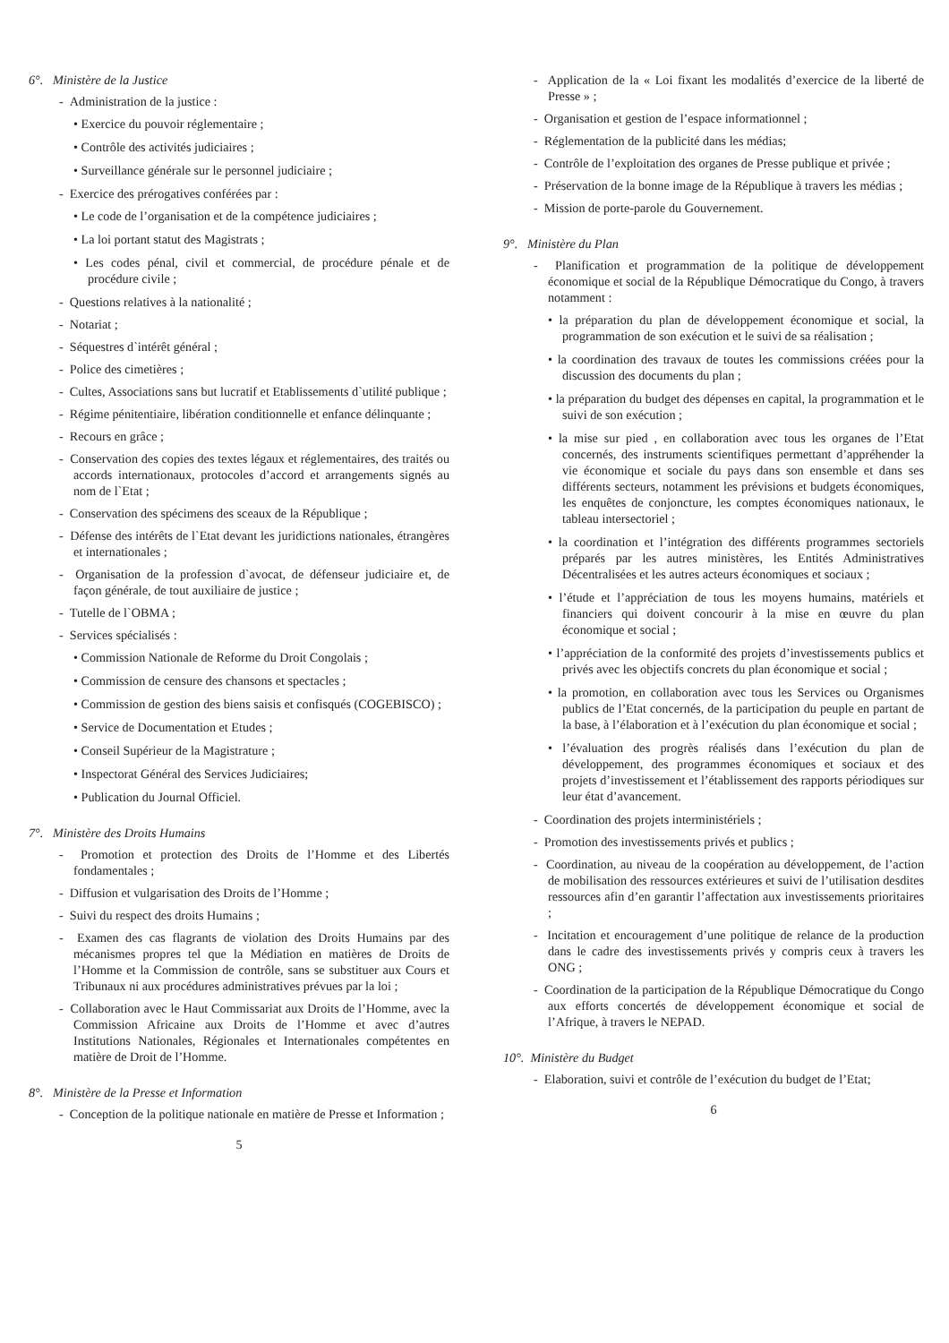6°. Ministère de la Justice
- Administration de la justice :
• Exercice du pouvoir réglementaire ;
• Contrôle des activités judiciaires ;
• Surveillance générale sur le personnel judiciaire ;
- Exercice des prérogatives conférées par :
• Le code de l’organisation et de la compétence judiciaires ;
• La loi portant statut des Magistrats ;
• Les codes pénal, civil et commercial, de procédure pénale et de procédure civile ;
- Questions relatives à la nationalité ;
- Notariat ;
- Séquestres d`intérêt général ;
- Police des cimetières ;
- Cultes, Associations sans but lucratif et Etablissements d`utilité publique ;
- Régime pénitentiaire, libération conditionnelle et enfance délinquante ;
- Recours en grâce ;
- Conservation des copies des textes légaux et réglementaires, des traités ou accords internationaux, protocoles d’accord et arrangements signés au nom de l`Etat ;
- Conservation des spécimens des sceaux de la République ;
- Défense des intérêts de l`Etat devant les juridictions nationales, étrangères et internationales ;
- Organisation de la profession d`avocat, de défenseur judiciaire et, de façon générale, de tout auxiliaire de justice ;
- Tutelle de l`OBMA ;
- Services spécialisés :
• Commission Nationale de Reforme du Droit Congolais ;
• Commission de censure des chansons et spectacles ;
• Commission de gestion des biens saisis et confisqués (COGEBISCO) ;
• Service de Documentation et Etudes ;
• Conseil Supérieur de la Magistrature ;
• Inspectorat Général des Services Judiciaires;
• Publication du Journal Officiel.
7°. Ministère des Droits Humains
- Promotion et protection des Droits de l’Homme et des Libertés fondamentales ;
- Diffusion et vulgarisation des Droits de l’Homme ;
- Suivi du respect des droits Humains ;
- Examen des cas flagrants de violation des Droits Humains par des mécanismes propres tel que la Médiation en matières de Droits de l’Homme et la Commission de contrôle, sans se substituer aux Cours et Tribunaux ni aux procédures administratives prévues par la loi ;
- Collaboration avec le Haut Commissariat aux Droits de l’Homme, avec la Commission Africaine aux Droits de l’Homme et avec d’autres Institutions Nationales, Régionales et Internationales compétentes en matière de Droit de l’Homme.
8°. Ministère de la Presse et Information
- Conception de la politique nationale en matière de Presse et Information ;
5
- Application de la « Loi fixant les modalités d’exercice de la liberté de Presse » ;
- Organisation et gestion de l’espace informationnel ;
- Réglementation de la publicité dans les médias;
- Contrôle de l’exploitation des organes de Presse publique et privée ;
- Préservation de la bonne image de la République à travers les médias ;
- Mission de porte-parole du Gouvernement.
9°. Ministère du Plan
- Planification et programmation de la politique de développement économique et social de la République Démocratique du Congo, à travers notamment :
• la préparation du plan de développement économique et social, la programmation de son exécution et le suivi de sa réalisation ;
• la coordination des travaux de toutes les commissions créées pour la discussion des documents du plan ;
• la préparation du budget des dépenses en capital, la programmation et le suivi de son exécution ;
• la mise sur pied , en collaboration avec tous les organes de l’Etat concernés, des instruments scientifiques permettant d’appréhender la vie économique et sociale du pays dans son ensemble et dans ses différents secteurs, notamment les prévisions et budgets économiques, les enquêtes de conjoncture, les comptes économiques nationaux, le tableau intersectoriel ;
• la coordination et l’intégration des différents programmes sectoriels préparés par les autres ministères, les Entités Administratives Décentralisées et les autres acteurs économiques et sociaux ;
• l’étude et l’appréciation de tous les moyens humains, matériels et financiers qui doivent concourir à la mise en œuvre du plan économique et social ;
• l’appréciation de la conformité des projets d’investissements publics et privés avec les objectifs concrets du plan économique et social ;
• la promotion, en collaboration avec tous les Services ou Organismes publics de l’Etat concernés, de la participation du peuple en partant de la base, à l’élaboration et à l’exécution du plan économique et social ;
• l’évaluation des progrès réalisés dans l’exécution du plan de développement, des programmes économiques et sociaux et des projets d’investissement et l’établissement des rapports périodiques sur leur état d’avancement.
- Coordination des projets interministériels ;
- Promotion des investissements privés et publics ;
- Coordination, au niveau de la coopération au développement, de l’action de mobilisation des ressources extérieures et suivi de l’utilisation desdites ressources afin d’en garantir l’affectation aux investissements prioritaires ;
- Incitation et encouragement d’une politique de relance de la production dans le cadre des investissements privés y compris ceux à travers les ONG ;
- Coordination de la participation de la République Démocratique du Congo aux efforts concertés de développement économique et social de l’Afrique, à travers le NEPAD.
10°. Ministère du Budget
- Elaboration, suivi et contrôle de l’exécution du budget de l’Etat;
6